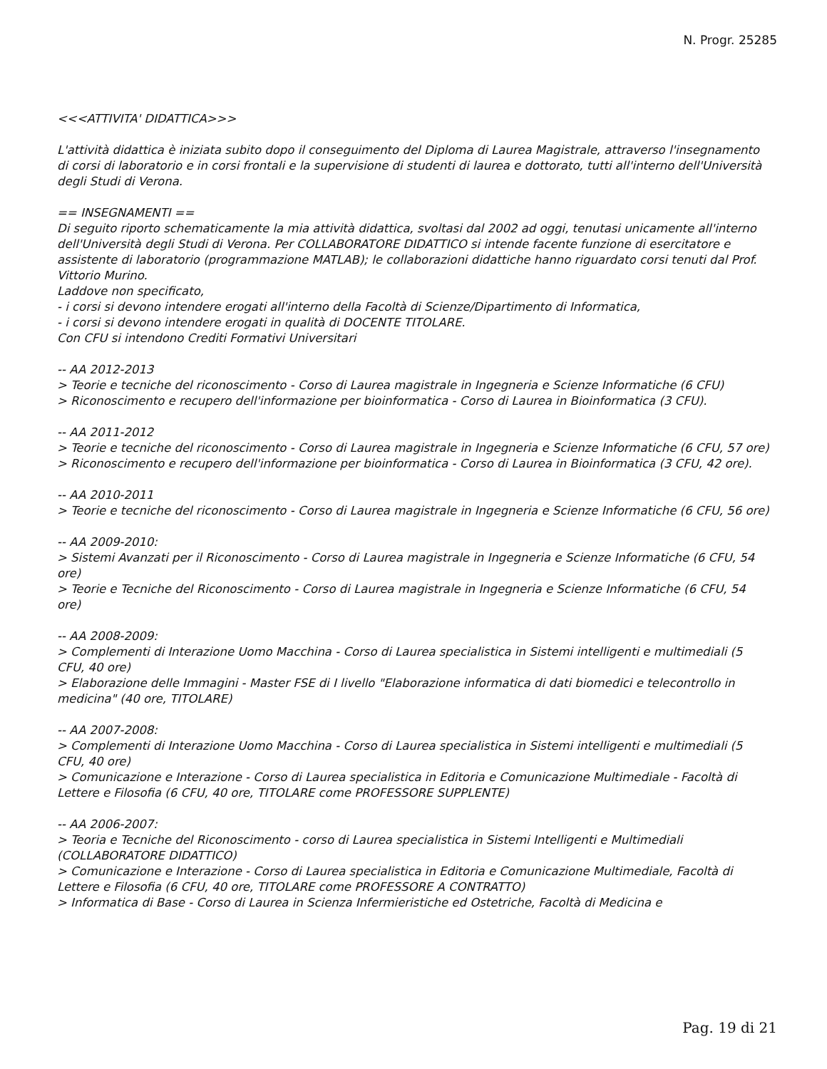N. Progr. 25285
<<<ATTIVITA' DIDATTICA>>>
L'attività didattica è iniziata subito dopo il conseguimento del Diploma di Laurea Magistrale, attraverso l'insegnamento di corsi di laboratorio e in corsi frontali e la supervisione di studenti di laurea e dottorato, tutti all'interno dell'Università degli Studi di Verona.
== INSEGNAMENTI ==
Di seguito riporto schematicamente la mia attività didattica, svoltasi dal 2002 ad oggi, tenutasi unicamente all'interno dell'Università degli Studi di Verona. Per COLLABORATORE DIDATTICO si intende facente funzione di esercitatore e assistente di laboratorio (programmazione MATLAB); le collaborazioni didattiche hanno riguardato corsi tenuti dal Prof. Vittorio Murino.
Laddove non specificato,
- i corsi si devono intendere erogati all'interno della Facoltà di Scienze/Dipartimento di Informatica,
- i corsi si devono intendere erogati in qualità di DOCENTE TITOLARE.
Con CFU si intendono Crediti Formativi Universitari
-- AA 2012-2013
> Teorie e tecniche del riconoscimento - Corso di Laurea magistrale in Ingegneria e Scienze Informatiche (6 CFU)
> Riconoscimento e recupero dell'informazione per bioinformatica - Corso di Laurea in Bioinformatica (3 CFU).
-- AA 2011-2012
> Teorie e tecniche del riconoscimento - Corso di Laurea magistrale in Ingegneria e Scienze Informatiche (6 CFU, 57 ore)
> Riconoscimento e recupero dell'informazione per bioinformatica - Corso di Laurea in Bioinformatica (3 CFU, 42 ore).
-- AA 2010-2011
> Teorie e tecniche del riconoscimento - Corso di Laurea magistrale in Ingegneria e Scienze Informatiche (6 CFU, 56 ore)
-- AA 2009-2010:
> Sistemi Avanzati per il Riconoscimento - Corso di Laurea magistrale in Ingegneria e Scienze Informatiche (6 CFU, 54 ore)
> Teorie e Tecniche del Riconoscimento - Corso di Laurea magistrale in Ingegneria e Scienze Informatiche (6 CFU, 54 ore)
-- AA 2008-2009:
> Complementi di Interazione Uomo Macchina - Corso di Laurea specialistica in Sistemi intelligenti e multimediali (5 CFU, 40 ore)
> Elaborazione delle Immagini - Master FSE di I livello "Elaborazione informatica di dati biomedici e telecontrollo in medicina" (40 ore, TITOLARE)
-- AA 2007-2008:
> Complementi di Interazione Uomo Macchina - Corso di Laurea specialistica in Sistemi intelligenti e multimediali (5 CFU, 40 ore)
> Comunicazione e Interazione - Corso di Laurea specialistica in Editoria e Comunicazione Multimediale - Facoltà di Lettere e Filosofia (6 CFU, 40 ore, TITOLARE come PROFESSORE SUPPLENTE)
-- AA 2006-2007:
> Teoria e Tecniche del Riconoscimento - corso di Laurea specialistica in Sistemi Intelligenti e Multimediali (COLLABORATORE DIDATTICO)
> Comunicazione e Interazione - Corso di Laurea specialistica in Editoria e Comunicazione Multimediale, Facoltà di Lettere e Filosofia (6 CFU, 40 ore, TITOLARE come PROFESSORE A CONTRATTO)
> Informatica di Base - Corso di Laurea in Scienza Infermieristiche ed Ostetriche, Facoltà di Medicina e
Pag. 19 di 21